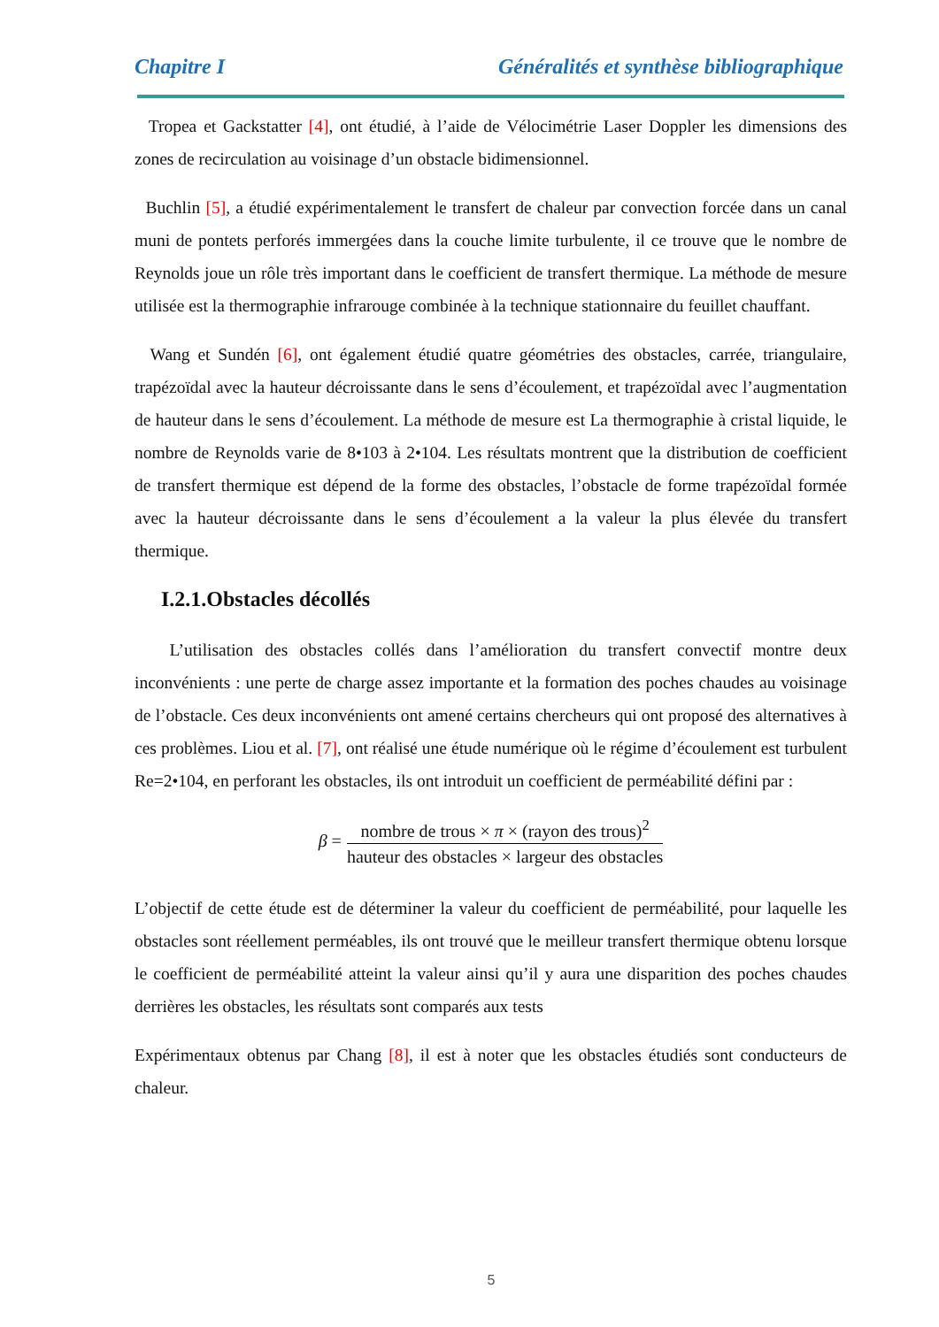Chapitre I Généralités et synthèse bibliographique
Tropea et Gackstatter [4], ont étudié, à l’aide de Vélocimétrie Laser Doppler les dimensions des zones de recirculation au voisinage d’un obstacle bidimensionnel.
Buchlin [5], a étudié expérimentalement le transfert de chaleur par convection forcée dans un canal muni de pontets perforés immergées dans la couche limite turbulente, il ce trouve que le nombre de Reynolds joue un rôle très important dans le coefficient de transfert thermique. La méthode de mesure utilisée est la thermographie infrarouge combinée à la technique stationnaire du feuillet chauffant.
Wang et Sundén [6], ont également étudié quatre géométries des obstacles, carrée, triangulaire, trapézoïdal avec la hauteur décroissante dans le sens d’écoulement, et trapézoïdal avec l’augmentation de hauteur dans le sens d’écoulement. La méthode de mesure est La thermographie à cristal liquide, le nombre de Reynolds varie de 8•103 à 2•104. Les résultats montrent que la distribution de coefficient de transfert thermique est dépend de la forme des obstacles, l’obstacle de forme trapézoïdal formée avec la hauteur décroissante dans le sens d’écoulement a la valeur la plus élevée du transfert thermique.
I.2.1.Obstacles décollés
L’utilisation des obstacles collés dans l’amélioration du transfert convectif montre deux inconvénients : une perte de charge assez importante et la formation des poches chaudes au voisinage de l’obstacle. Ces deux inconvénients ont amené certains chercheurs qui ont proposé des alternatives à ces problèmes. Liou et al. [7], ont réalisé une étude numérique où le régime d’écoulement est turbulent Re=2•104, en perforant les obstacles, ils ont introduit un coefficient de perméabilité défini par :
β = nombre de trous × π × (rayon des trous)<sup>2</sup> hauteur des obstacles × largeur des obstacles
L’objectif de cette étude est de déterminer la valeur du coefficient de perméabilité, pour laquelle les obstacles sont réellement perméables, ils ont trouvé que le meilleur transfert thermique obtenu lorsque le coefficient de perméabilité atteint la valeur ainsi qu’il y aura une disparition des poches chaudes derrières les obstacles, les résultats sont comparés aux tests
Expérimentaux obtenus par Chang [8], il est à noter que les obstacles étudiés sont conducteurs de chaleur.
5